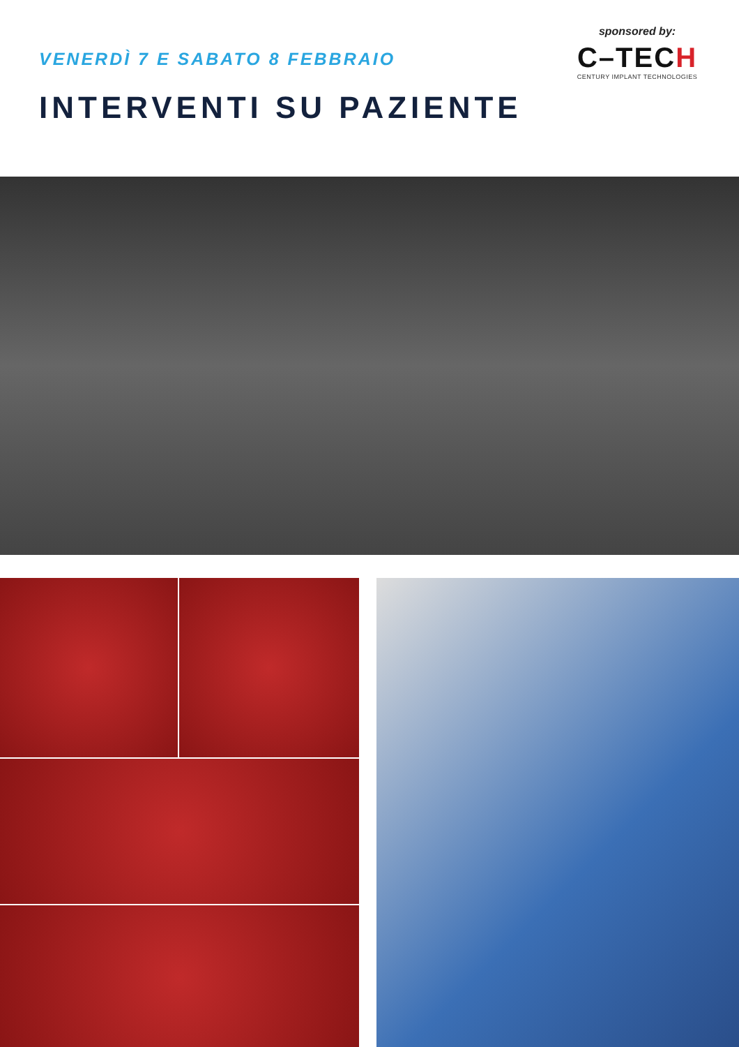VENERDÌ 7 E SABATO 8 FEBBRAIO
INTERVENTI SU PAZIENTE
sponsored by:
C–TECH
CENTURY IMPLANT TECHNOLOGIES